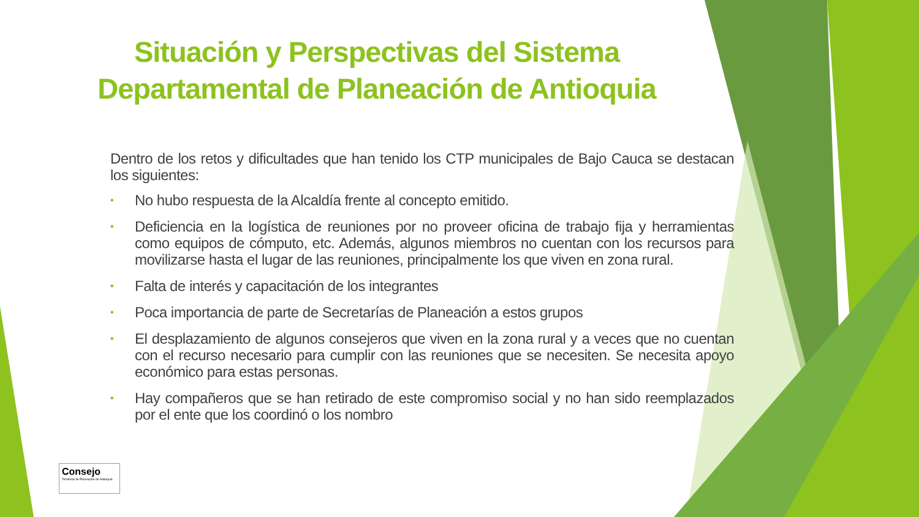Situación y Perspectivas del Sistema Departamental de Planeación de Antioquia
Dentro de los retos y dificultades que han tenido los CTP municipales de Bajo Cauca se destacan los siguientes:
• No hubo respuesta de la Alcaldía frente al concepto emitido.
• Deficiencia en la logística de reuniones por no proveer oficina de trabajo fija y herramientas como equipos de cómputo, etc. Además, algunos miembros no cuentan con los recursos para movilizarse hasta el lugar de las reuniones, principalmente los que viven en zona rural.
• Falta de interés y capacitación de los integrantes
• Poca importancia de parte de Secretarías de Planeación a estos grupos
• El desplazamiento de algunos consejeros que viven en la zona rural y a veces que no cuentan con el recurso necesario para cumplir con las reuniones que se necesiten. Se necesita apoyo económico para estas personas.
• Hay compañeros que se han retirado de este compromiso social y no han sido reemplazados por el ente que los coordinó o los nombro
Consejo
Territorial de Planeación de Antioquia